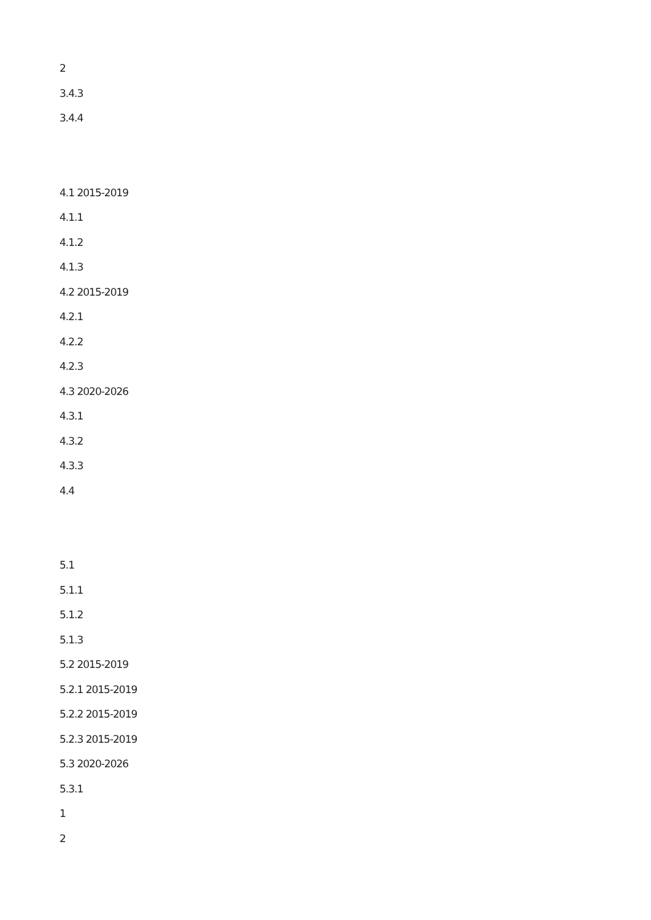2
3.4.3
3.4.4
4.1 2015-2019
4.1.1
4.1.2
4.1.3
4.2 2015-2019
4.2.1
4.2.2
4.2.3
4.3 2020-2026
4.3.1
4.3.2
4.3.3
4.4
5.1
5.1.1
5.1.2
5.1.3
5.2 2015-2019
5.2.1 2015-2019
5.2.2 2015-2019
5.2.3 2015-2019
5.3 2020-2026
5.3.1
1
2